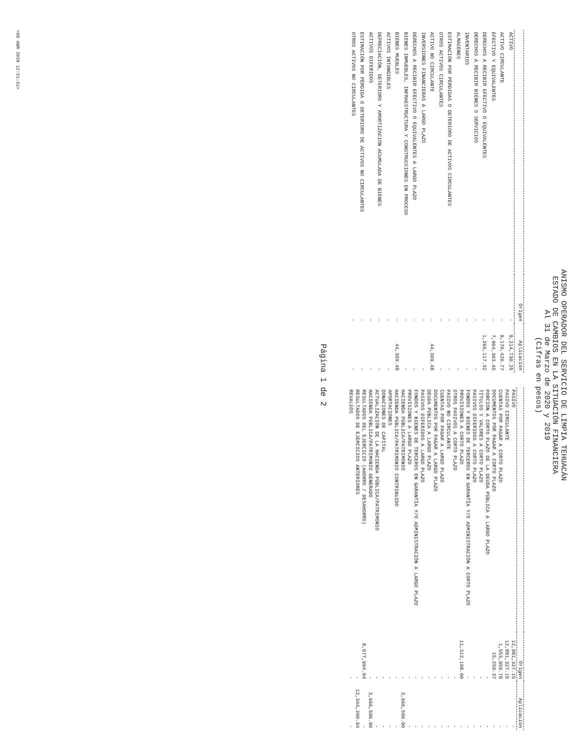ANISMO OPERADOR DEL SERVICIO DE LIMPIA TEHUACÁN
ESTADO DE CAMBIOS EN LA SITUACIÓN FINANCIERA
Al 31 de Marzo de 2020 y 2019
(Cifras en pesos)
| | Origen | Aplicación |
| --- | --- | --- |
| ACTIVO | - | 9,214,730.25 |
| ACTIVO CIRCULANTE | - | 9,170,420.77 |
| EFECTIVO Y EQUIVALENTES | - | 7,904,303.45 |
| DERECHOS A RECIBIR EFECTIVO O EQUIVALENTES | - | 1,266,117.32 |
| DERECHOS A RECIBIR BIENES O SERVICIOS | - | - |
| INVENTARIOS | - | - |
| ALMACENES | - | - |
| ESTIMACIÓN POR PÉRDIDAS O DETERIORO DE ACTIVOS CIRCULANTES | - | - |
| OTROS ACTIVOS CIRCULANTES | - | - |
| ACTIVO NO CIRCULANTE | - | 44,309.48 |
| INVERSIONES FINANCIERAS A LARGO PLAZO | - | - |
| DERECHOS A RECIBIR EFECTIVO O EQUIVALENTES A LARGO PLAZO | - | - |
| BIENES INMUEBLES, INFRAESTRUCTURA Y CONSTRUCCIONES EN PROCESO | - | - |
| BIENES MUEBLES | - | 44,309.48 |
| ACTIVOS INTANGIBLES | - | - |
| DEPRECIACIÓN, DETERIORO Y AMORTIZACIÓN ACUMULADA DE BIENES | - | - |
| ACTIVOS DIFERIDOS | - | - |
| ESTIMACIÓN POR PÉRDIDA O DETERIORO DE ACTIVOS NO CIRCULANTES | - | - |
| OTROS ACTIVOS NO CIRCULANTES | - | - |
| | Origen | Aplicación |
| --- | --- | --- |
| PASIVO | 12,881,327.15 | - |
| PASIVO CIRCULANTE | 12,881,327.15 | - |
| CUENTAS POR PAGAR A CORTO PLAZO | 1,553,959.78 | - |
| DOCUMENTOS POR PAGAR A CORTO PLAZO | 15,259.37 | - |
| PORCIÓN A CORTO PLAZO DE LA DEUDA PÚBLICA A LARGO PLAZO | - | - |
| TÍTULOS Y VALORES A CORTO PLAZO | - | - |
| PASIVOS DIFERIDOS A CORTO PLAZO | - | - |
| FONDOS Y BIENES DE TERCEROS EN GARANTÍA Y/O ADMINISTRACIÓN A CORTO PLAZO | - | - |
| PROVISIONES A CORTO PLAZO | 11,312,108.00 | - |
| OTROS PASIVOS A CORTO PLAZO | - | - |
| PASIVO NO CIRCULANTE | - | - |
| CUENTAS POR PAGAR A LARGO PLAZO | - | - |
| DOCUMENTOS POR PAGAR A LARGO PLAZO | - | - |
| DEUDA PÚBLICA A LARGO PLAZO | - | - |
| PASIVOS DIFERIDOS A LARGO PLAZO | - | - |
| FONDOS Y BIENES DE TERCEROS EN GARANTÍA Y/O ADMINISTRACIÓN A LARGO PLAZO | - | - |
| PROVISIONES A LARGO PLAZO | - | - |
| HACIENDA PÚBLICA/PATRIMONIO | - | 3,666,596.90 |
| HACIENDA PÚBLICA/PATRIMONIO CONTRIBUIDO | - | - |
| APORTACIONES | - | - |
| DONACIONES DE CAPITAL | - | - |
| ACTUALIZACIÓN DE LA HACIENDA PÚBLICA/PATRIMONIO | - | - |
| HACIENDA PÚBLICA/PATRIMONIO GENERADO | - | 3,666,596.90 |
| RESULTADOS DEL EJERCICIO (AHORRO / DESAHORRO) | 8,677,604.04 | - |
| RESULTADOS DE EJERCICIOS ANTERIORES | - | 12,344,200.94 |
| REVALÚOS | - | - |
Página 1 de 2
<08 ABR 2020 12:51:31>